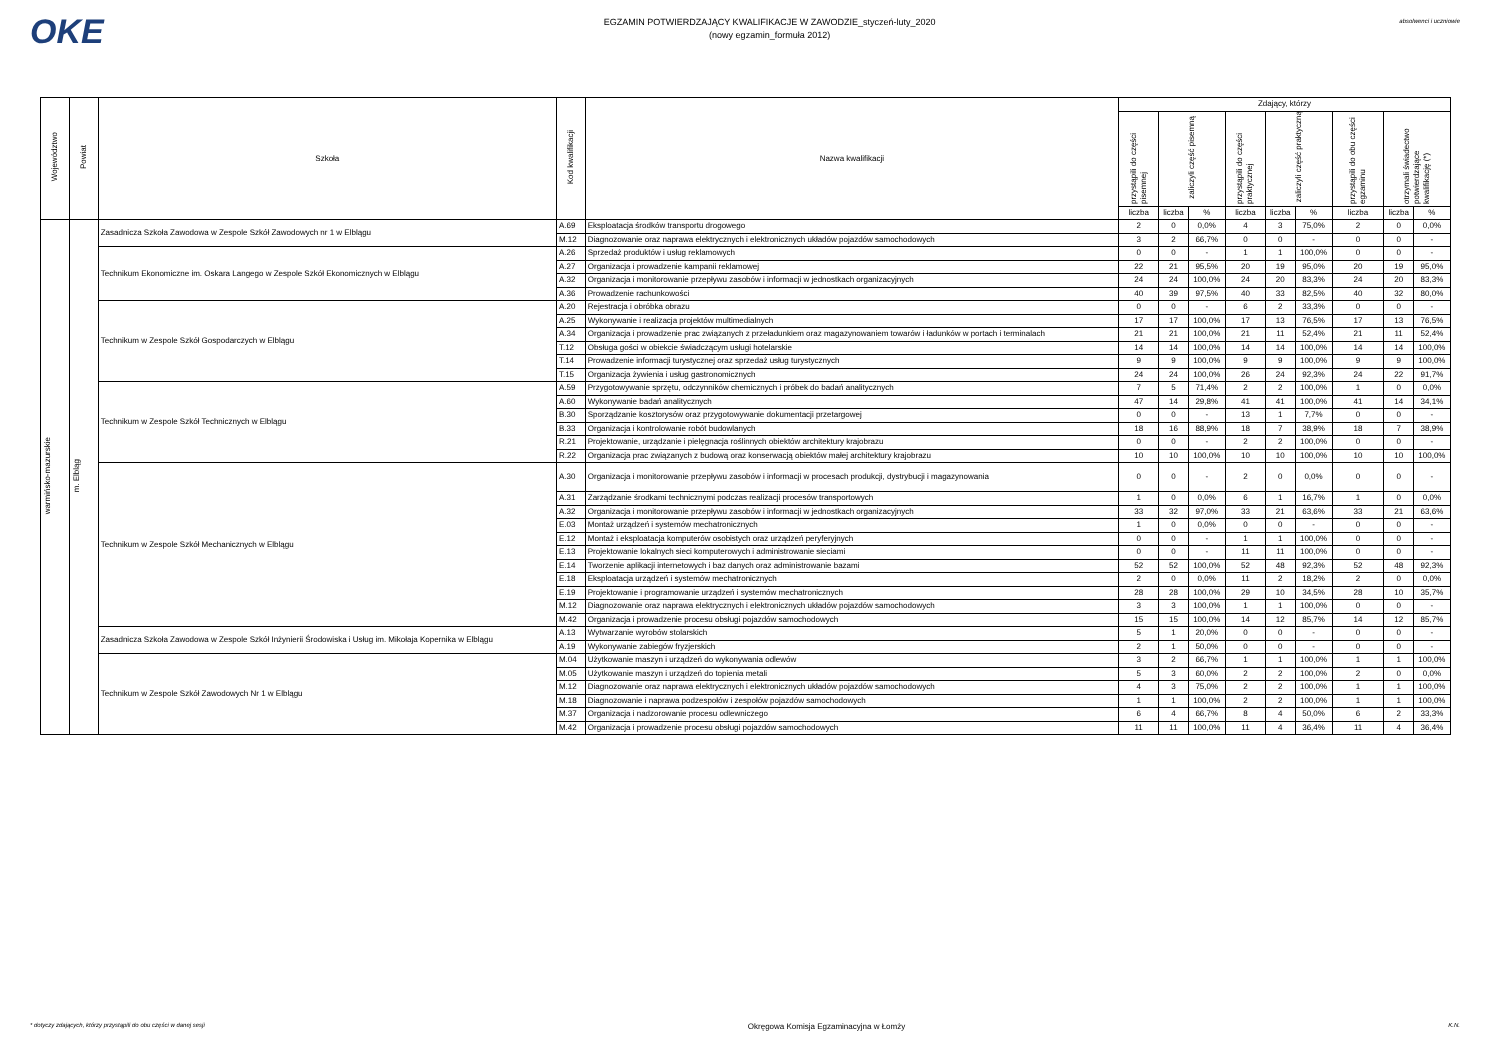OKE
EGZAMIN POTWIERDZAJĄCY KWALIFIKACJE W ZAWODZIE_styczeń-luty_2020
(nowy egzamin_formuła 2012)
absolwenci i uczniowie
| Województwo | Powiat | Szkoła | Kod kwalifikacji | Nazwa kwalifikacji | Zdający, którzy | | | | | | | | |
| --- | --- | --- | --- | --- | --- | --- | --- | --- | --- | --- | --- | --- | --- |
| | | | | | przystąpili do części pisemnej | zaliczyli część pisemną | | przystąpili do części praktycznej | zaliczyli część praktyczną | | przystąpili do obu części egzaminu | otrzymali świadectwo potwierdzające kwalifikację (*) | |
| | | | | | liczba | liczba | % | liczba | liczba | % | liczba | liczba | % |
| warmińsko-mazurskie | m. Elbląg | Zasadnicza Szkoła Zawodowa w Zespole Szkół Zawodowych nr 1 w Elblągu | A.69 | Eksploatacja środków transportu drogowego | 2 | 0 | 0,0% | 4 | 3 | 75,0% | 2 | 0 | 0,0% |
| | | | M.12 | Diagnozowanie oraz naprawa elektrycznych i elektronicznych układów pojazdów samochodowych | 3 | 2 | 66,7% | 0 | 0 | - | 0 | 0 | - |
| | | Technikum Ekonomiczne im. Oskara Langego w Zespole Szkół Ekonomicznych w Elblągu | A.26 | Sprzedaż produktów i usług reklamowych | 0 | 0 | - | 1 | 1 | 100,0% | 0 | 0 | - |
| | | | A.27 | Organizacja i prowadzenie kampanii reklamowej | 22 | 21 | 95,5% | 20 | 19 | 95,0% | 20 | 19 | 95,0% |
| | | | A.32 | Organizacja i monitorowanie przepływu zasobów i informacji w jednostkach organizacyjnych | 24 | 24 | 100,0% | 24 | 20 | 83,3% | 24 | 20 | 83,3% |
| | | | A.36 | Prowadzenie rachunkowości | 40 | 39 | 97,5% | 40 | 33 | 82,5% | 40 | 32 | 80,0% |
| | | Technikum w Zespole Szkół Gospodarczych w Elblągu | A.20 | Rejestracja i obróbka obrazu | 0 | 0 | - | 6 | 2 | 33,3% | 0 | 0 | - |
| | | | A.25 | Wykonywanie i realizacja projektów multimedialnych | 17 | 17 | 100,0% | 17 | 13 | 76,5% | 17 | 13 | 76,5% |
| | | | A.34 | Organizacja i prowadzenie prac związanych z przeładunkiem oraz magazynowaniem towarów i ładunków w portach i terminalach | 21 | 21 | 100,0% | 21 | 11 | 52,4% | 21 | 11 | 52,4% |
| | | | T.12 | Obsługa gości w obiekcie świadczącym usługi hotelarskie | 14 | 14 | 100,0% | 14 | 14 | 100,0% | 14 | 14 | 100,0% |
| | | | T.14 | Prowadzenie informacji turystycznej oraz sprzedaż usług turystycznych | 9 | 9 | 100,0% | 9 | 9 | 100,0% | 9 | 9 | 100,0% |
| | | | T.15 | Organizacja żywienia i usług gastronomicznych | 24 | 24 | 100,0% | 26 | 24 | 92,3% | 24 | 22 | 91,7% |
| | | Technikum w Zespole Szkół Technicznych w Elblągu | A.59 | Przygotowywanie sprzętu, odczynników chemicznych i próbek do badań analitycznych | 7 | 5 | 71,4% | 2 | 2 | 100,0% | 1 | 0 | 0,0% |
| | | | A.60 | Wykonywanie badań analitycznych | 47 | 14 | 29,8% | 41 | 41 | 100,0% | 41 | 14 | 34,1% |
| | | | B.30 | Sporządzanie kosztorysów oraz przygotowywanie dokumentacji przetargowej | 0 | 0 | - | 13 | 1 | 7,7% | 0 | 0 | - |
| | | | B.33 | Organizacja i kontrolowanie robót budowlanych | 18 | 16 | 88,9% | 18 | 7 | 38,9% | 18 | 7 | 38,9% |
| | | | R.21 | Projektowanie, urządzanie i pielęgnacja roślinnych obiektów architektury krajobrazu | 0 | 0 | - | 2 | 2 | 100,0% | 0 | 0 | - |
| | | | R.22 | Organizacja prac związanych z budową oraz konserwacją obiektów małej architektury krajobrazu | 10 | 10 | 100,0% | 10 | 10 | 100,0% | 10 | 10 | 100,0% |
| | | Technikum w Zespole Szkół Mechanicznych w Elblągu | A.30 | Organizacja i monitorowanie przepływu zasobów i informacji w procesach produkcji, dystrybucji i magazynowania | 0 | 0 | - | 2 | 0 | 0,0% | 0 | 0 | - |
| | | | A.31 | Zarządzanie środkami technicznymi podczas realizacji procesów transportowych | 1 | 0 | 0,0% | 6 | 1 | 16,7% | 1 | 0 | 0,0% |
| | | | A.32 | Organizacja i monitorowanie przepływu zasobów i informacji w jednostkach organizacyjnych | 33 | 32 | 97,0% | 33 | 21 | 63,6% | 33 | 21 | 63,6% |
| | | | E.03 | Montaż urządzeń i systemów mechatronicznych | 1 | 0 | 0,0% | 0 | 0 | - | 0 | 0 | - |
| | | | E.12 | Montaż i eksploatacja komputerów osobistych oraz urządzeń peryferyjnych | 0 | 0 | - | 1 | 1 | 100,0% | 0 | 0 | - |
| | | | E.13 | Projektowanie lokalnych sieci komputerowych i administrowanie sieciami | 0 | 0 | - | 11 | 11 | 100,0% | 0 | 0 | - |
| | | | E.14 | Tworzenie aplikacji internetowych i baz danych oraz administrowanie bazami | 52 | 52 | 100,0% | 52 | 48 | 92,3% | 52 | 48 | 92,3% |
| | | | E.18 | Eksploatacja urządzeń i systemów mechatronicznych | 2 | 0 | 0,0% | 11 | 2 | 18,2% | 2 | 0 | 0,0% |
| | | | E.19 | Projektowanie i programowanie urządzeń i systemów mechatronicznych | 28 | 28 | 100,0% | 29 | 10 | 34,5% | 28 | 10 | 35,7% |
| | | | M.12 | Diagnozowanie oraz naprawa elektrycznych i elektronicznych układów pojazdów samochodowych | 3 | 3 | 100,0% | 1 | 1 | 100,0% | 0 | 0 | - |
| | | | M.42 | Organizacja i prowadzenie procesu obsługi pojazdów samochodowych | 15 | 15 | 100,0% | 14 | 12 | 85,7% | 14 | 12 | 85,7% |
| | | Zasadnicza Szkoła Zawodowa w Zespole Szkół Inżynierii Środowiska i Usług im. Mikołaja Kopernika w Elblągu | A.13 | Wytwarzanie wyrobów stolarskich | 5 | 1 | 20,0% | 0 | 0 | - | 0 | 0 | - |
| | | | A.19 | Wykonywanie zabiegów fryzjerskich | 2 | 1 | 50,0% | 0 | 0 | - | 0 | 0 | - |
| | | Technikum w Zespole Szkół Zawodowych Nr 1 w Elblągu | M.04 | Użytkowanie maszyn i urządzeń do wykonywania odlewów | 3 | 2 | 66,7% | 1 | 1 | 100,0% | 1 | 1 | 100,0% |
| | | | M.05 | Użytkowanie maszyn i urządzeń do topienia metali | 5 | 3 | 60,0% | 2 | 2 | 100,0% | 2 | 0 | 0,0% |
| | | | M.12 | Diagnozowanie oraz naprawa elektrycznych i elektronicznych układów pojazdów samochodowych | 4 | 3 | 75,0% | 2 | 2 | 100,0% | 1 | 1 | 100,0% |
| | | | M.18 | Diagnozowanie i naprawa podzespołów i zespołów pojazdów samochodowych | 1 | 1 | 100,0% | 2 | 2 | 100,0% | 1 | 1 | 100,0% |
| | | | M.37 | Organizacja i nadzorowanie procesu odlewniczego | 6 | 4 | 66,7% | 8 | 4 | 50,0% | 6 | 2 | 33,3% |
| | | | M.42 | Organizacja i prowadzenie procesu obsługi pojazdów samochodowych | 11 | 11 | 100,0% | 11 | 4 | 36,4% | 11 | 4 | 36,4% |
* dotyczy zdających, którzy przystąpili do obu części w danej sesji Okręgowa Komisja Egzaminacyjna w Łomży K.N.